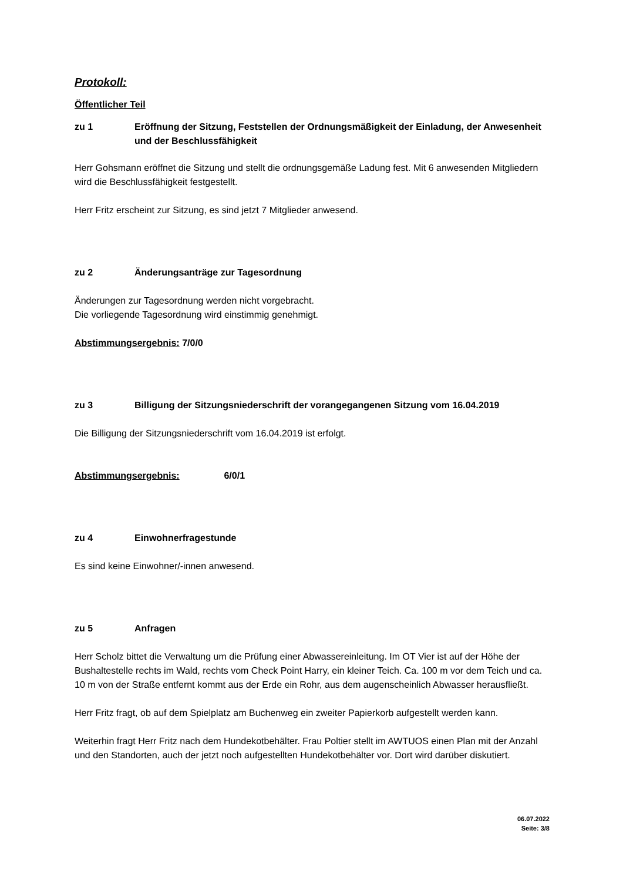Protokoll:
Öffentlicher Teil
zu 1 Eröffnung der Sitzung, Feststellen der Ordnungsmäßigkeit der Einladung, der Anwesenheit und der Beschlussfähigkeit
Herr Gohsmann eröffnet die Sitzung und stellt die ordnungsgemäße Ladung fest. Mit 6 anwesenden Mitgliedern wird die Beschlussfähigkeit festgestellt.
Herr Fritz erscheint zur Sitzung, es sind jetzt 7 Mitglieder anwesend.
zu 2 Änderungsanträge zur Tagesordnung
Änderungen zur Tagesordnung werden nicht vorgebracht.
Die vorliegende Tagesordnung wird einstimmig genehmigt.
Abstimmungsergebnis: 7/0/0
zu 3 Billigung der Sitzungsniederschrift der vorangegangenen Sitzung vom 16.04.2019
Die Billigung der Sitzungsniederschrift vom 16.04.2019 ist erfolgt.
Abstimmungsergebnis: 6/0/1
zu 4 Einwohnerfragestunde
Es sind keine Einwohner/-innen anwesend.
zu 5 Anfragen
Herr Scholz bittet die Verwaltung um die Prüfung einer Abwassereinleitung. Im OT Vier ist auf der Höhe der Bushaltestelle rechts im Wald, rechts vom Check Point Harry, ein kleiner Teich. Ca. 100 m vor dem Teich und ca. 10 m von der Straße entfernt kommt aus der Erde ein Rohr, aus dem augenscheinlich Abwasser herausfließt.
Herr Fritz fragt, ob auf dem Spielplatz am Buchenweg ein zweiter Papierkorb aufgestellt werden kann.
Weiterhin fragt Herr Fritz nach dem Hundekotbehälter. Frau Poltier stellt im AWTUOS einen Plan mit der Anzahl und den Standorten, auch der jetzt noch aufgestellten Hundekotbehälter vor. Dort wird darüber diskutiert.
06.07.2022
Seite: 3/8